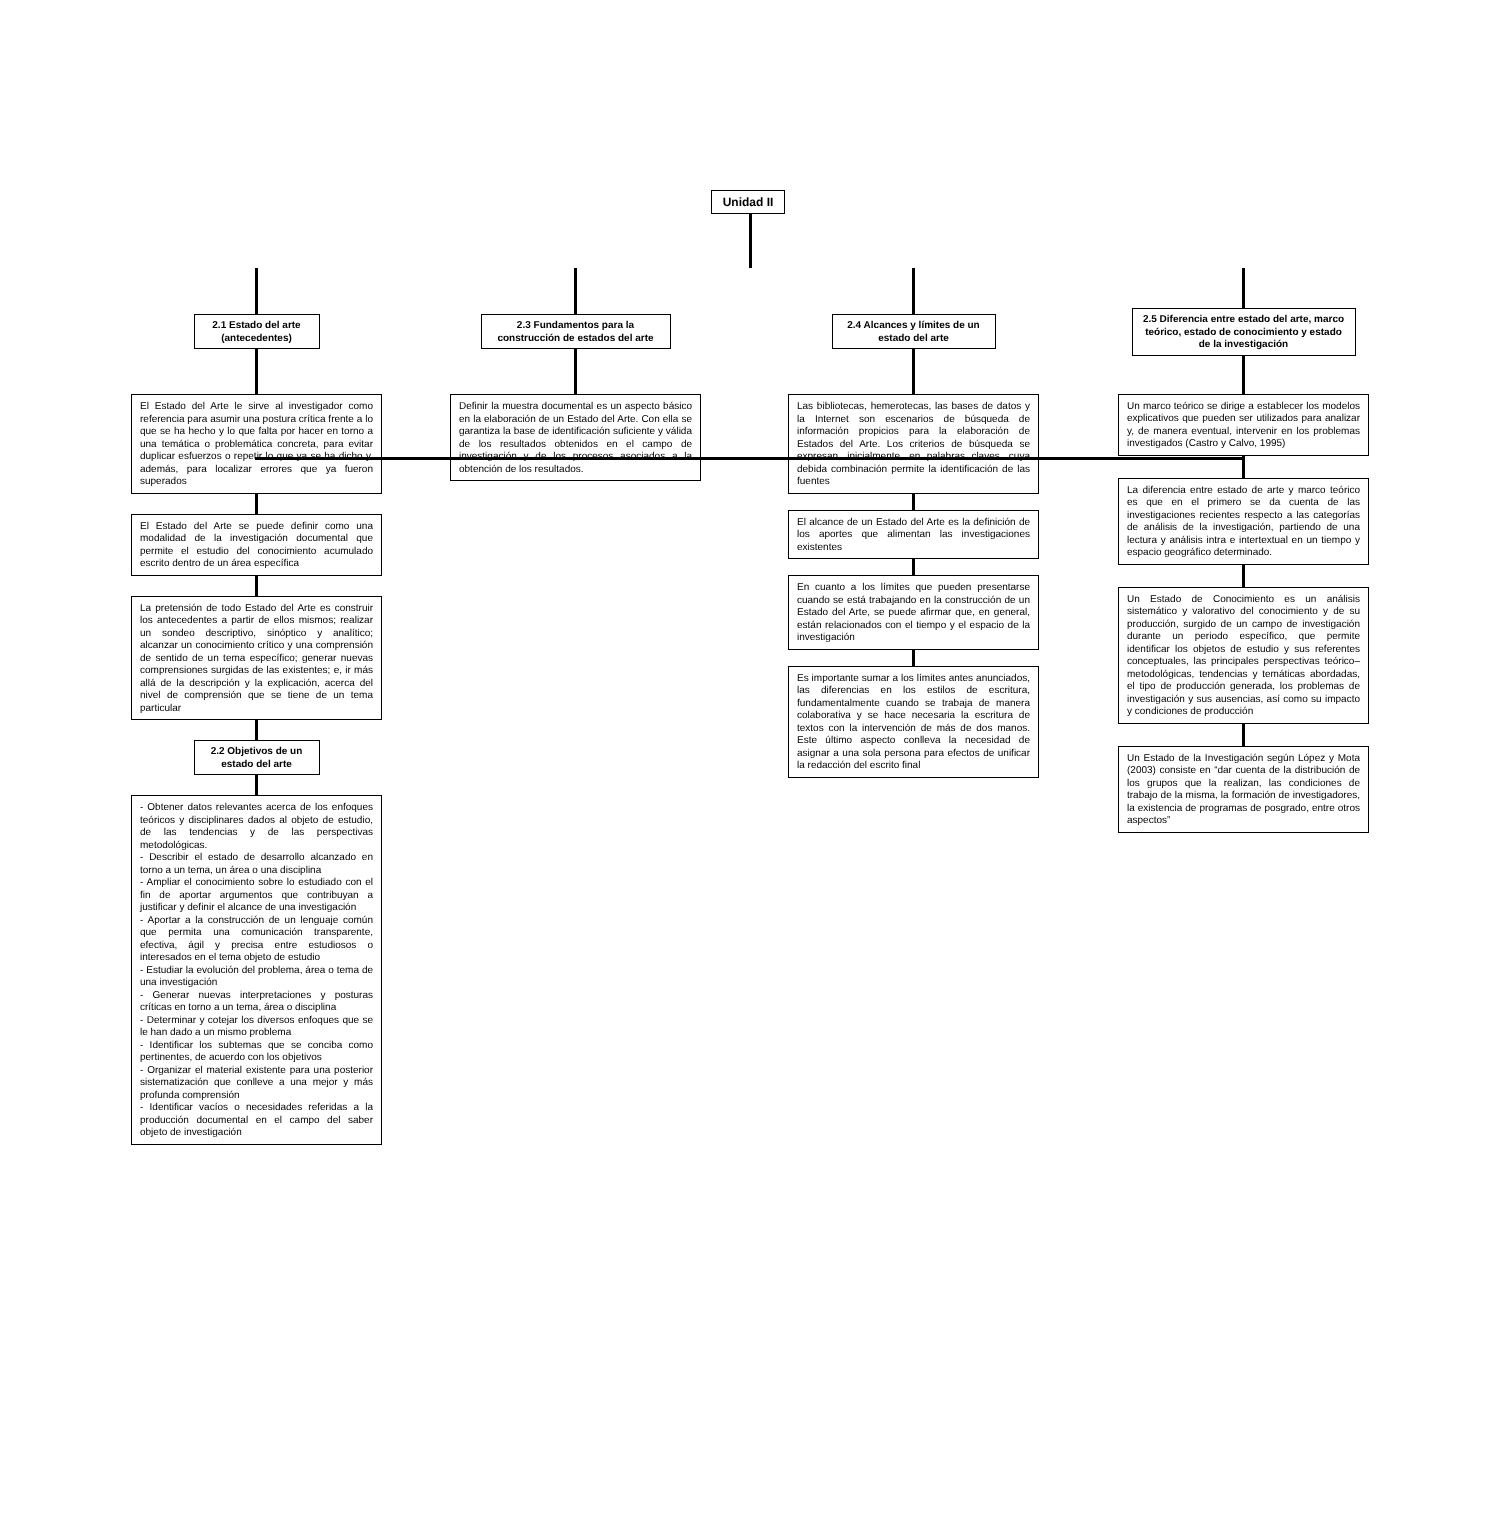Unidad II
2.1 Estado del arte (antecedentes)
El Estado del Arte le sirve al investigador como referencia para asumir una postura crítica frente a lo que se ha hecho y lo que falta por hacer en torno a una temática o problemática concreta, para evitar duplicar esfuerzos o repetir lo que ya se ha dicho y, además, para localizar errores que ya fueron superados
El Estado del Arte se puede definir como una modalidad de la investigación documental que permite el estudio del conocimiento acumulado escrito dentro de un área específica
La pretensión de todo Estado del Arte es construir los antecedentes a partir de ellos mismos; realizar un sondeo descriptivo, sinóptico y analítico; alcanzar un conocimiento crítico y una comprensión de sentido de un tema específico; generar nuevas comprensiones surgidas de las existentes; e, ir más allá de la descripción y la explicación, acerca del nivel de comprensión que se tiene de un tema particular
2.2 Objetivos de un estado del arte
- Obtener datos relevantes acerca de los enfoques teóricos y disciplinares dados al objeto de estudio, de las tendencias y de las perspectivas metodológicas.
- Describir el estado de desarrollo alcanzado en torno a un tema, un área o una disciplina
- Ampliar el conocimiento sobre lo estudiado con el fin de aportar argumentos que contribuyan a justificar y definir el alcance de una investigación
- Aportar a la construcción de un lenguaje común que permita una comunicación transparente, efectiva, ágil y precisa entre estudiosos o interesados en el tema objeto de estudio
- Estudiar la evolución del problema, área o tema de una investigación
- Generar nuevas interpretaciones y posturas críticas en torno a un tema, área o disciplina
- Determinar y cotejar los diversos enfoques que se le han dado a un mismo problema
- Identificar los subtemas que se conciba como pertinentes, de acuerdo con los objetivos
- Organizar el material existente para una posterior sistematización que conlleve a una mejor y más profunda comprensión
- Identificar vacíos o necesidades referidas a la producción documental en el campo del saber objeto de investigación
2.3 Fundamentos para la construcción de estados del arte
Definir la muestra documental es un aspecto básico en la elaboración de un Estado del Arte. Con ella se garantiza la base de identificación suficiente y válida de los resultados obtenidos en el campo de investigación y de los procesos asociados a la obtención de los resultados.
2.4 Alcances y límites de un estado del arte
Las bibliotecas, hemerotecas, las bases de datos y la Internet son escenarios de búsqueda de información propicios para la elaboración de Estados del Arte. Los criterios de búsqueda se expresan, inicialmente, en palabras claves, cuya debida combinación permite la identificación de las fuentes
El alcance de un Estado del Arte es la definición de los aportes que alimentan las investigaciones existentes
En cuanto a los límites que pueden presentarse cuando se está trabajando en la construcción de un Estado del Arte, se puede afirmar que, en general, están relacionados con el tiempo y el espacio de la investigación
Es importante sumar a los límites antes anunciados, las diferencias en los estilos de escritura, fundamentalmente cuando se trabaja de manera colaborativa y se hace necesaria la escritura de textos con la intervención de más de dos manos. Este último aspecto conlleva la necesidad de asignar a una sola persona para efectos de unificar la redacción del escrito final
2.5 Diferencia entre estado del arte, marco teórico, estado de conocimiento y estado de la investigación
Un marco teórico se dirige a establecer los modelos explicativos que pueden ser utilizados para analizar y, de manera eventual, intervenir en los problemas investigados (Castro y Calvo, 1995)
La diferencia entre estado de arte y marco teórico es que en el primero se da cuenta de las investigaciones recientes respecto a las categorías de análisis de la investigación, partiendo de una lectura y análisis intra e intertextual en un tiempo y espacio geográfico determinado.
Un Estado de Conocimiento es un análisis sistemático y valorativo del conocimiento y de su producción, surgido de un campo de investigación durante un periodo específico, que permite identificar los objetos de estudio y sus referentes conceptuales, las principales perspectivas teórico– metodológicas, tendencias y temáticas abordadas, el tipo de producción generada, los problemas de investigación y sus ausencias, así como su impacto y condiciones de producción
Un Estado de la Investigación según López y Mota (2003) consiste en “dar cuenta de la distribución de los grupos que la realizan, las condiciones de trabajo de la misma, la formación de investigadores, la existencia de programas de posgrado, entre otros aspectos”